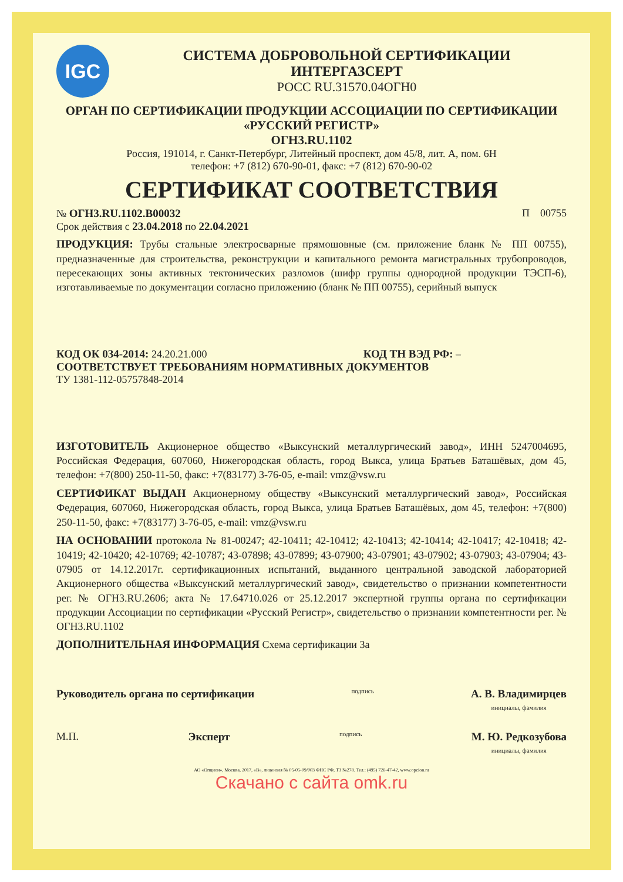IGC
СИСТЕМА ДОБРОВОЛЬНОЙ СЕРТИФИКАЦИИ
ИНТЕРГАЗСЕРТ
РОСС RU.31570.04ОГН0
ОРГАН ПО СЕРТИФИКАЦИИ ПРОДУКЦИИ АССОЦИАЦИИ ПО СЕРТИФИКАЦИИ
«РУССКИЙ РЕГИСТР»
ОГН3.RU.1102
Россия, 191014, г. Санкт-Петербург, Литейный проспект, дом 45/8, лит. А, пом. 6Н
телефон: +7 (812) 670-90-01, факс: +7 (812) 670-90-02
СЕРТИФИКАТ СООТВЕТСТВИЯ
№ ОГН3.RU.1102.В00032 П 00755
Срок действия с 23.04.2018 по 22.04.2021
ПРОДУКЦИЯ: Трубы стальные электросварные прямошовные (см. приложение бланк № ПП 00755), предназначенные для строительства, реконструкции и капитального ремонта магистральных трубопроводов, пересекающих зоны активных тектонических разломов (шифр группы однородной продукции ТЭСП-6), изготавливаемые по документации согласно приложению (бланк № ПП 00755), серийный выпуск
КОД ОК 034-2014: 24.20.21.000 КОД ТН ВЭД РФ: –
СООТВЕТСТВУЕТ ТРЕБОВАНИЯМ НОРМАТИВНЫХ ДОКУМЕНТОВ
ТУ 1381-112-05757848-2014
ИЗГОТОВИТЕЛЬ Акционерное общество «Выксунский металлургический завод», ИНН 5247004695, Российская Федерация, 607060, Нижегородская область, город Выкса, улица Братьев Баташёвых, дом 45, телефон: +7(800) 250-11-50, факс: +7(83177) 3-76-05, e-mail: vmz@vsw.ru
СЕРТИФИКАТ ВЫДАН Акционерному обществу «Выксунский металлургический завод», Российская Федерация, 607060, Нижегородская область, город Выкса, улица Братьев Баташёвых, дом 45, телефон: +7(800) 250-11-50, факс: +7(83177) 3-76-05, e-mail: vmz@vsw.ru
НА ОСНОВАНИИ протокола № 81-00247; 42-10411; 42-10412; 42-10413; 42-10414; 42-10417; 42-10418; 42-10419; 42-10420; 42-10769; 42-10787; 43-07898; 43-07899; 43-07900; 43-07901; 43-07902; 43-07903; 43-07904; 43-07905 от 14.12.2017г. сертификационных испытаний, выданного центральной заводской лабораторией Акционерного общества «Выксунский металлургический завод», свидетельство о признании компетентности рег. № ОГН3.RU.2606; акта № 17.64710.026 от 25.12.2017 экспертной группы органа по сертификации продукции Ассоциации по сертификации «Русский Регистр», свидетельство о признании компетентности рег. № ОГН3.RU.1102
ДОПОЛНИТЕЛЬНАЯ ИНФОРМАЦИЯ Схема сертификации 3а
Руководитель органа по сертификации подпись А. В. Владимирцев
инициалы, фамилия
М.П. Эксперт подпись М. Ю. Редкозубова
инициалы, фамилия
АО «Опцион», Москва, 2017, «В», лицензия № 05-05-09/003 ФНС РФ, ТЗ №278. Тел.: (495) 726-47-42, www.opcion.ru
Скачано с сайта omk.ru